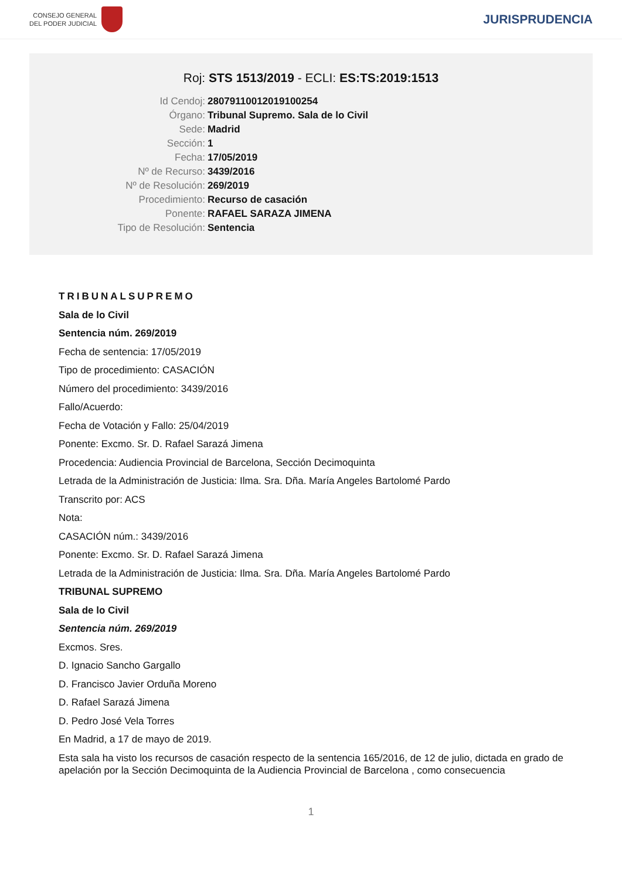CONSEJO GENERAL
DEL PODER JUDICIAL
JURISPRUDENCIA
Roj: STS 1513/2019 - ECLI: ES:TS:2019:1513
Id Cendoj:
28079110012019100254
Órgano:
Tribunal Supremo. Sala de lo Civil
Sede:
Madrid
Sección:
1
Fecha:
17/05/2019
Nº de Recurso:
3439/2016
Nº de Resolución:
269/2019
Procedimiento:
Recurso de casación
Ponente:
RAFAEL SARAZA JIMENA
Tipo de Resolución:
Sentencia
TRIBUNALSUPREMO
Sala de lo Civil
Sentencia núm. 269/2019
Fecha de sentencia: 17/05/2019
Tipo de procedimiento: CASACIÓN
Número del procedimiento: 3439/2016
Fallo/Acuerdo:
Fecha de Votación y Fallo: 25/04/2019
Ponente: Excmo. Sr. D. Rafael Sarazá Jimena
Procedencia: Audiencia Provincial de Barcelona, Sección Decimoquinta
Letrada de la Administración de Justicia: Ilma. Sra. Dña. María Angeles Bartolomé Pardo
Transcrito por: ACS
Nota:
CASACIÓN núm.: 3439/2016
Ponente: Excmo. Sr. D. Rafael Sarazá Jimena
Letrada de la Administración de Justicia: Ilma. Sra. Dña. María Angeles Bartolomé Pardo
TRIBUNAL SUPREMO
Sala de lo Civil
Sentencia núm. 269/2019
Excmos. Sres.
D. Ignacio Sancho Gargallo
D. Francisco Javier Orduña Moreno
D. Rafael Sarazá Jimena
D. Pedro José Vela Torres
En Madrid, a 17 de mayo de 2019.
Esta sala ha visto los recursos de casación respecto de la sentencia 165/2016, de 12 de julio, dictada en grado de apelación por la Sección Decimoquinta de la Audiencia Provincial de Barcelona , como consecuencia
1